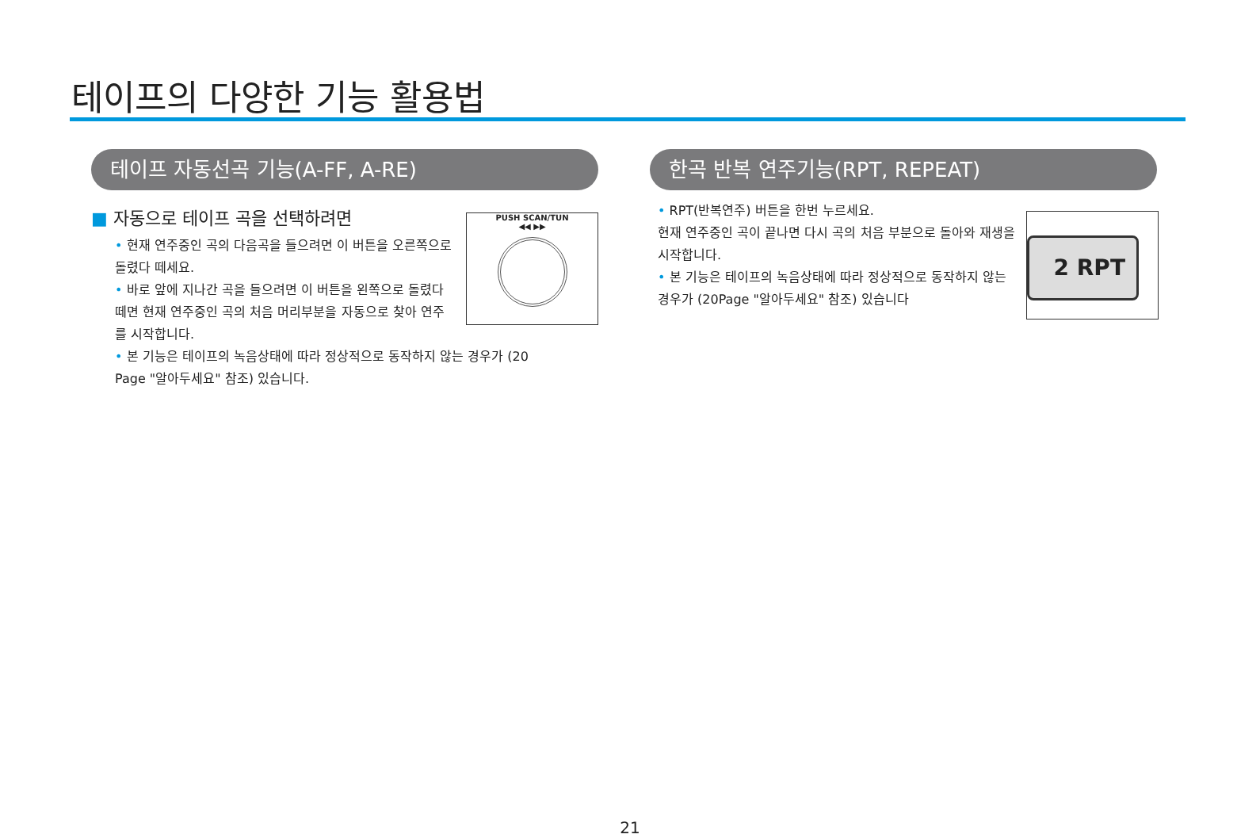테이프의 다양한 기능 활용법
테이프 자동선곡 기능(A-FF, A-RE)
■ 자동으로 테이프 곡을 선택하려면
• 현재 연주중인 곡의 다음곡을 들으려면 이 버튼을 오른쪽으로 돌렸다 떼세요.
• 바로 앞에 지나간 곡을 들으려면 이 버튼을 왼쪽으로 돌렸다 떼면 현재 연주중인 곡의 처음 머리부분을 자동으로 찾아 연주를 시작합니다.
• 본 기능은 테이프의 녹음상태에 따라 정상적으로 동작하지 않는 경우가 (20 Page "알아두세요" 참조) 있습니다.
PUSH SCAN/TUN
◀◀ ▶▶
한곡 반복 연주기능(RPT, REPEAT)
• RPT(반복연주) 버튼을 한번 누르세요.
현재 연주중인 곡이 끝나면 다시 곡의 처음 부분으로 돌아와 재생을 시작합니다.
• 본 기능은 테이프의 녹음상태에 따라 정상적으로 동작하지 않는 경우가 (20Page "알아두세요" 참조) 있습니다
2 RPT
21